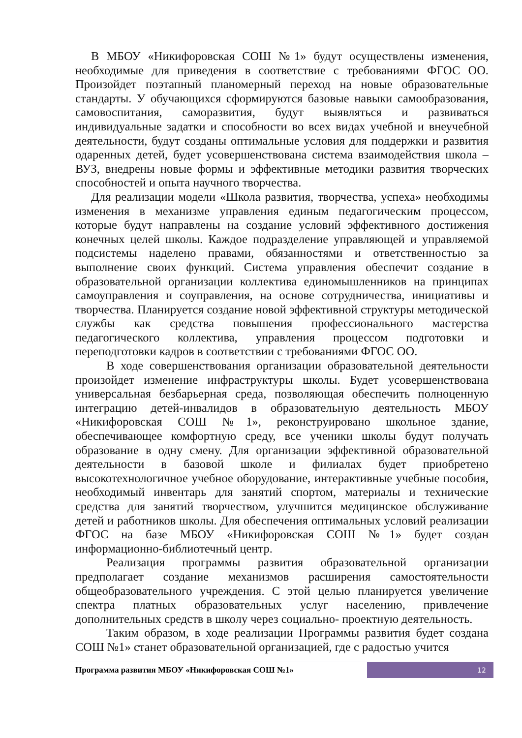В МБОУ «Никифоровская СОШ №1» будут осуществлены изменения, необходимые для приведения в соответствие с требованиями ФГОС ОО. Произойдет поэтапный планомерный переход на новые образовательные стандарты. У обучающихся сформируются базовые навыки самообразования, самовоспитания, саморазвития, будут выявляться и развиваться индивидуальные задатки и способности во всех видах учебной и внеучебной деятельности, будут созданы оптимальные условия для поддержки и развития одаренных детей, будет усовершенствована система взаимодействия школа – ВУЗ, внедрены новые формы и эффективные методики развития творческих способностей и опыта научного творчества.
Для реализации модели «Школа развития, творчества, успеха» необходимы изменения в механизме управления единым педагогическим процессом, которые будут направлены на создание условий эффективного достижения конечных целей школы. Каждое подразделение управляющей и управляемой подсистемы наделено правами, обязанностями и ответственностью за выполнение своих функций. Система управления обеспечит создание в образовательной организации коллектива единомышленников на принципах самоуправления и соуправления, на основе сотрудничества, инициативы и творчества. Планируется создание новой эффективной структуры методической службы как средства повышения профессионального мастерства педагогического коллектива, управления процессом подготовки и переподготовки кадров в соответствии с требованиями ФГОС ОО.
В ходе совершенствования организации образовательной деятельности произойдет изменение инфраструктуры школы. Будет усовершенствована универсальная безбарьерная среда, позволяющая обеспечить полноценную интеграцию детей-инвалидов в образовательную деятельность МБОУ «Никифоровская СОШ №1», реконструировано школьное здание, обеспечивающее комфортную среду, все ученики школы будут получать образование в одну смену. Для организации эффективной образовательной деятельности в базовой школе и филиалах будет приобретено высокотехнологичное учебное оборудование, интерактивные учебные пособия, необходимый инвентарь для занятий спортом, материалы и технические средства для занятий творчеством, улучшится медицинское обслуживание детей и работников школы. Для обеспечения оптимальных условий реализации ФГОС на базе МБОУ «Никифоровская СОШ №1» будет создан информационно-библиотечный центр.
Реализация программы развития образовательной организации предполагает создание механизмов расширения самостоятельности общеобразовательного учреждения. С этой целью планируется увеличение спектра платных образовательных услуг населению, привлечение дополнительных средств в школу через социально- проектную деятельность.
Таким образом, в ходе реализации Программы развития будет создана СОШ №1» станет образовательной организацией, где с радостью учится
Программа развития МБОУ «Никифоровская СОШ №1»
12